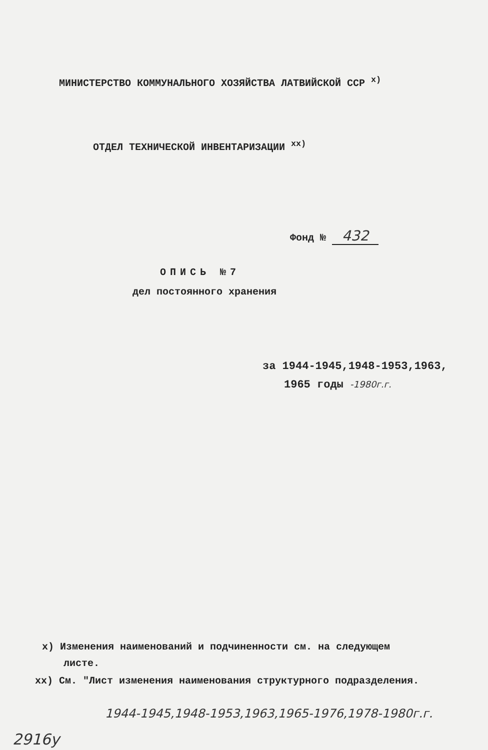МИНИСТЕРСТВО КОММУНАЛЬНОГО ХОЗЯЙСТВА ЛАТВИЙСКОЙ ССР <sup>х)</sup>
ОТДЕЛ ТЕХНИЧЕСКОЙ ИНВЕНТАРИЗАЦИИ <sup>хх)</sup>
Фонд № 432
ОПИСЬ №7
дел постоянного хранения
за 1944-1945,1948-1953,1963,
1965 годы -1980г.г.
х) Изменения наименований и подчиненности см. на следующем
листе.
хх) См. "Лист изменения наименования структурного подразделения.
1944-1945,1948-1953,1963,1965-1976,1978-1980г.г.
2916у